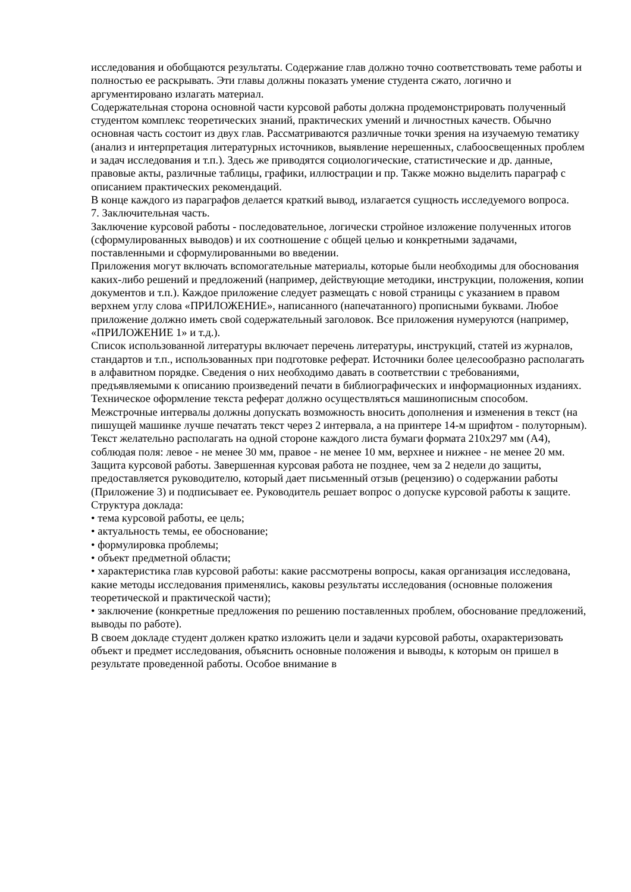исследования и обобщаются результаты. Содержание глав должно точно соответствовать теме работы и полностью ее раскрывать. Эти главы должны показать умение студента сжато, логично и аргументировано излагать материал.
Содержательная сторона основной части курсовой работы должна продемонстрировать полученный студентом комплекс теоретических знаний, практических умений и личностных качеств. Обычно основная часть состоит из двух глав. Рассматриваются различные точки зрения на изучаемую тематику (анализ и интерпретация литературных источников, выявление нерешенных, слабоосвещенных проблем и задач исследования и т.п.). Здесь же приводятся социологические, статистические и др. данные, правовые акты, различные таблицы, графики, иллюстрации и пр. Также можно выделить параграф с описанием практических рекомендаций.
В конце каждого из параграфов делается краткий вывод, излагается сущность исследуемого вопроса.
7. Заключительная часть.
Заключение курсовой работы - последовательное, логически стройное изложение полученных итогов (сформулированных выводов) и их соотношение с общей целью и конкретными задачами, поставленными и сформулированными во введении.
Приложения могут включать вспомогательные материалы, которые были необходимы для обоснования каких-либо решений и предложений (например, действующие методики, инструкции, положения, копии документов и т.п.). Каждое приложение следует размещать с новой страницы с указанием в правом верхнем углу слова «ПРИЛОЖЕНИЕ», написанного (напечатанного) прописными буквами. Любое приложение должно иметь свой содержательный заголовок. Все приложения нумеруются (например, «ПРИЛОЖЕНИЕ 1» и т.д.).
Список использованной литературы включает перечень литературы, инструкций, статей из журналов, стандартов и т.п., использованных при подготовке реферат. Источники более целесообразно располагать в алфавитном порядке. Сведения о них необходимо давать в соответствии с требованиями, предъявляемыми к описанию произведений печати в библиографических и информационных изданиях.
Техническое оформление текста реферат должно осуществляться машинописным способом. Межстрочные интервалы должны допускать возможность вносить дополнения и изменения в текст (на пишущей машинке лучше печатать текст через 2 интервала, а на принтере 14-м шрифтом - полуторным). Текст желательно располагать на одной стороне каждого листа бумаги формата 210х297 мм (А4), соблюдая поля: левое - не менее 30 мм, правое - не менее 10 мм, верхнее и нижнее - не менее 20 мм.
Защита курсовой работы. Завершенная курсовая работа не позднее, чем за 2 недели до защиты, предоставляется руководителю, который дает письменный отзыв (рецензию) о содержании работы (Приложение 3) и подписывает ее. Руководитель решает вопрос о допуске курсовой работы к защите.
Структура доклада:
• тема курсовой работы, ее цель;
• актуальность темы, ее обоснование;
• формулировка проблемы;
• объект предметной области;
• характеристика глав курсовой работы: какие рассмотрены вопросы, какая организация исследована, какие методы исследования применялись, каковы результаты исследования (основные положения теоретической и практической части);
• заключение (конкретные предложения по решению поставленных проблем, обоснование предложений, выводы по работе).
В своем докладе студент должен кратко изложить цели и задачи курсовой работы, охарактеризовать объект и предмет исследования, объяснить основные положения и выводы, к которым он пришел в результате проведенной работы. Особое внимание в